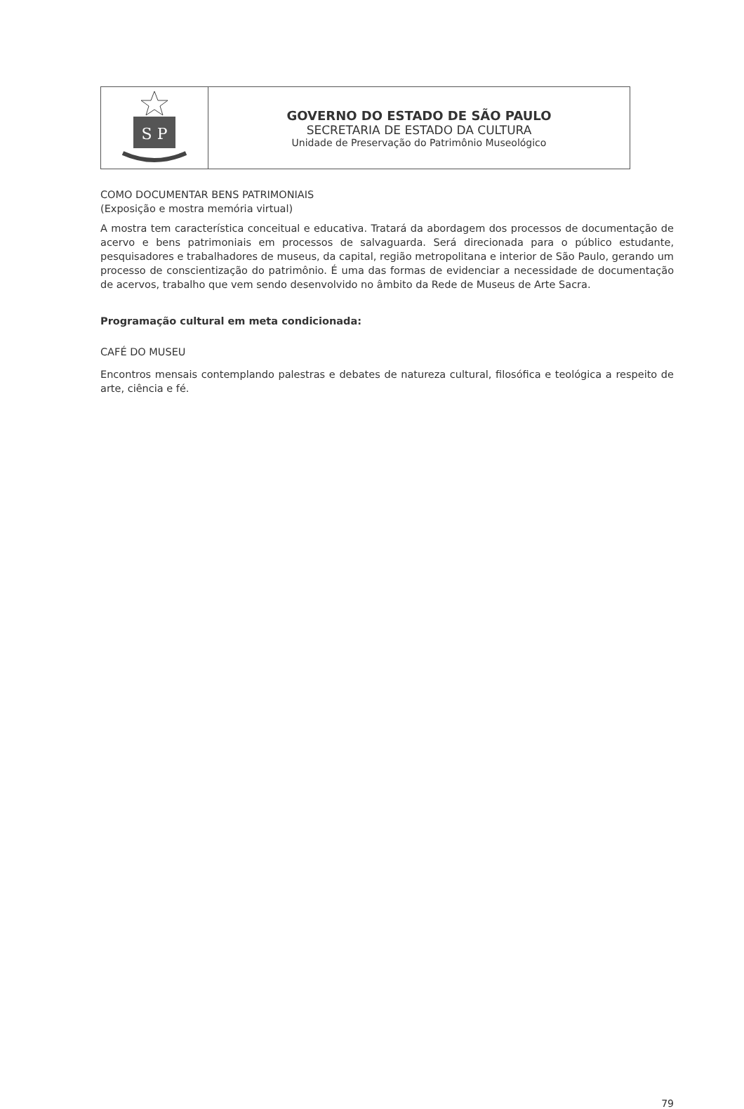| S P | GOVERNO DO ESTADO DE SÃO PAULO SECRETARIA DE ESTADO DA CULTURA Unidade de Preservação do Patrimônio Museológico |
COMO DOCUMENTAR BENS PATRIMONIAIS
(Exposição e mostra memória virtual)
A mostra tem característica conceitual e educativa. Tratará da abordagem dos processos de documentação de acervo e bens patrimoniais em processos de salvaguarda. Será direcionada para o público estudante, pesquisadores e trabalhadores de museus, da capital, região metropolitana e interior de São Paulo, gerando um processo de conscientização do patrimônio. É uma das formas de evidenciar a necessidade de documentação de acervos, trabalho que vem sendo desenvolvido no âmbito da Rede de Museus de Arte Sacra.
Programação cultural em meta condicionada:
CAFÉ DO MUSEU
Encontros mensais contemplando palestras e debates de natureza cultural, filosófica e teológica a respeito de arte, ciência e fé.
79